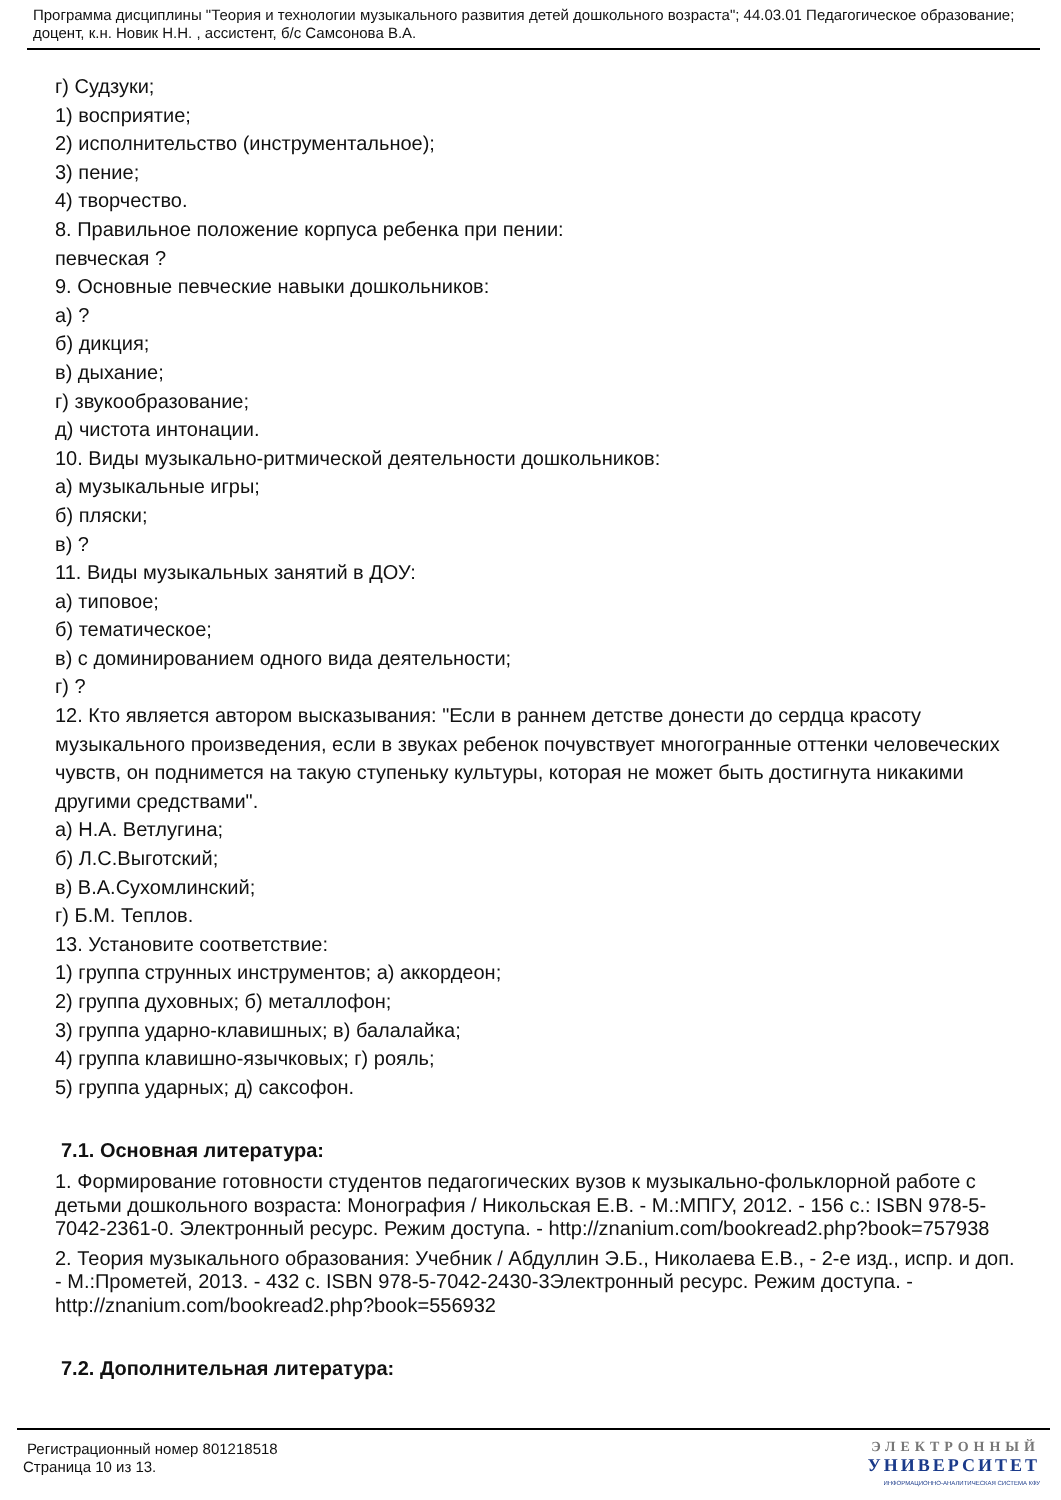Программа дисциплины "Теория и технологии музыкального развития детей дошкольного возраста"; 44.03.01 Педагогическое образование; доцент, к.н. Новик Н.Н. , ассистент, б/с Самсонова В.А.
г) Судзуки;
1) восприятие;
2) исполнительство (инструментальное);
3) пение;
4) творчество.
8. Правильное положение корпуса ребенка при пении:
певческая ?
9. Основные певческие навыки дошкольников:
а) ?
б) дикция;
в) дыхание;
г) звукообразование;
д) чистота интонации.
10. Виды музыкально-ритмической деятельности дошкольников:
а) музыкальные игры;
б) пляски;
в) ?
11. Виды музыкальных занятий в ДОУ:
а) типовое;
б) тематическое;
в) с доминированием одного вида деятельности;
г) ?
12. Кто является автором высказывания: "Если в раннем детстве донести до сердца красоту музыкального произведения, если в звуках ребенок почувствует многогранные оттенки человеческих чувств, он поднимется на такую ступеньку культуры, которая не может быть достигнута никакими другими средствами".
а) Н.А. Ветлугина;
б) Л.С.Выготский;
в) В.А.Сухомлинский;
г) Б.М. Теплов.
13. Установите соответствие:
1) группа струнных инструментов; а) аккордеон;
2) группа духовных; б) металлофон;
3) группа ударно-клавишных; в) балалайка;
4) группа клавишно-язычковых; г) рояль;
5) группа ударных; д) саксофон.
7.1. Основная литература:
1. Формирование готовности студентов педагогических вузов к музыкально-фольклорной работе с детьми дошкольного возраста: Монография / Никольская Е.В. - М.:МПГУ, 2012. - 156 с.: ISBN 978-5-7042-2361-0. Электронный ресурс. Режим доступа. - http://znanium.com/bookread2.php?book=757938
2. Теория музыкального образования: Учебник / Абдуллин Э.Б., Николаева Е.В., - 2-е изд., испр. и доп. - М.:Прометей, 2013. - 432 с. ISBN 978-5-7042-2430-3Электронный ресурс. Режим доступа. - http://znanium.com/bookread2.php?book=556932
7.2. Дополнительная литература:
Регистрационный номер 801218518
Страница 10 из 13.
ЭЛЕКТРОННЫЙ
УНИВЕРСИТЕТ
ИНФОРМАЦИОННО-АНАЛИТИЧЕСКАЯ СИСТЕМА КФУ